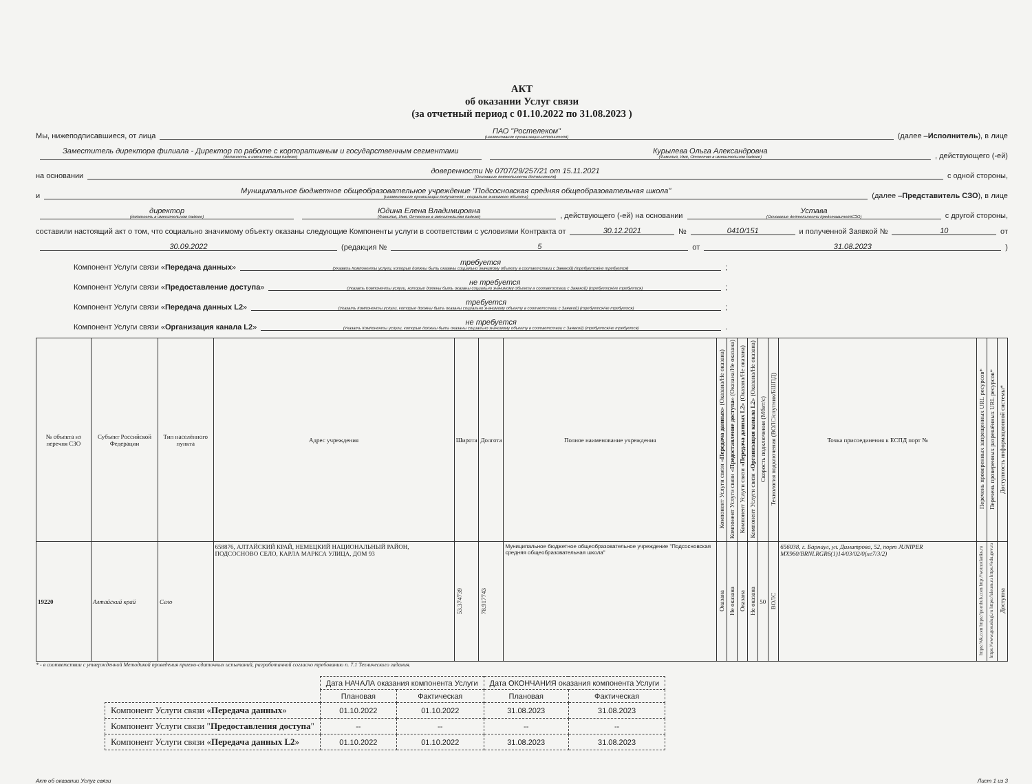АКТ
об оказании Услуг связи
(за отчетный период с 01.10.2022 по 31.08.2023 )
Мы, нижеподписавшиеся, от лица ПАО "Ростелеком"
(наименование организации-исполнителя)
(далее – Исполнитель), в лице
Заместитель директора филиала - Директор по работе с корпоративным и государственным сегментами
(должность в именительном падеже)
Курылева Ольга Александровна
(Фамилия, Имя, Отчество в именительном падеже)
, действующего (-ей)
на основании доверенности № 0707/29/257/21 от 15.11.2021
(Основание деятельности Исполнителя)
с одной стороны,
и Муниципальное бюджетное общеобразовательное учреждение "Подсосновская средняя общеобразовательная школа"
(наименование организации-получателя - социально значимого объекта)
(далее – Представитель СЗО), в лице
директор
(должность в именительном падеже)
Юдина Елена Владимировна
(Фамилия, Имя, Отчество в именительном падеже)
, действующего (-ей) на основании Устава
(Основание деятельности представителяСЗО)
с другой стороны,
составили настоящий акт о том, что социально значимому объекту оказаны следующие Компоненты услуги в соответствии с условиями Контракта от 30.12.2021 № 0410/151 и полученной Заявкой № 10 от
30.09.2022 (редакция № 5 от 31.08.2023 )
Компонент Услуги связи « Передача данных » требуется
(Указать Компоненты услуги, которые должны быть оказаны социально значимому объекту в соответствии с Заявкой) (требуется/не требуется)
;
Компонент Услуги связи « Предоставление доступа » не требуется
(Указать Компоненты услуги, которые должны быть оказаны социально значимому объекту в соответствии с Заявкой) (требуется/не требуется)
;
Компонент Услуги связи « Передача данных L2 » требуется
(Указать Компоненты услуги, которые должны быть оказаны социально значимому объекту в соответствии с Заявкой) (требуется/не требуется)
;
Компонент Услуги связи « Организация канала L2 » не требуется
(Указать Компоненты услуги, которые должны быть оказаны социально значимому объекту в соответствии с Заявкой) (требуется/не требуется)
.
| № объекта из перечня СЗО | Субъект Российской Федерации | Тип населённого пункта | Адрес учреждения | Широта | Долгота | Полное наименование учреждения | Компонент Услуги связи « Передача данных » (Оказана/Не оказана) | Компонент Услуги связи « Предоставление доступа » (Оказана/Не оказана) | Компонент Услуги связи « Передача данных L2 » (Оказана/Не оказана) | Компонент Услуги связи « Организация канала L2 » (Оказана/Не оказана) | Скорость подключения (Мбит/с) | Технология подключения (ВОЛС/спутник/БШПД) | Точка присоединения к ЕСПД порт № | Перечень проверенных запрещенных URL ресурсов* | Перечень проверенных разрешённых URL ресурсов* | Доступность информационной системы* |
| --- | --- | --- | --- | --- | --- | --- | --- | --- | --- | --- | --- | --- | --- | --- | --- | --- |
| 19220 | Алтайский край | Село | 658876, АЛТАЙСКИЙ КРАЙ, НЕМЕЦКИЙ НАЦИОНАЛЬНЫЙ РАЙОН, ПОДСОСНОВО СЕЛО, КАРЛА МАРКСА УЛИЦА, ДОМ 93 | 53.374739 | 78.917743 | Муниципальное бюджетное общеобразовательное учреждение "Подсосновская средняя общеобразовательная школа" | Оказана | Не оказана | Оказана | Не оказана | 50 | ВОЛС | 656038, г. Барнаул, ул. Димитрова, 52, порт JUNIPER MX960/BRNLRGR6(1)14/03/02/0(xe7/3/2) | https://vk.com https://pornhub.com http://wotnotlanks.ru | https://www.gosuslugi.ru https://aleum.ru https://edu.gov.ru | Доступна |
* - в соответствии с утвержденной Методикой проведения приемо-сдаточных испытаний, разработанной согласно требованию п. 7.1 Технического задания.
| | Дата НАЧАЛА оказания компонента Услуги | | Дата ОКОНЧАНИЯ оказания компонента Услуги | |
| | Плановая | Фактическая | Плановая | Фактическая |
| Компонент Услуги связи « Передача данных » | 01.10.2022 | 01.10.2022 | 31.08.2023 | 31.08.2023 |
| Компонент Услуги связи " Предоставления доступа " | -- | -- | -- | -- |
| Компонент Услуги связи « Передача данных L2 » | 01.10.2022 | 01.10.2022 | 31.08.2023 | 31.08.2023 |
Акт об оказании Услуг связи Лист 1 из 3